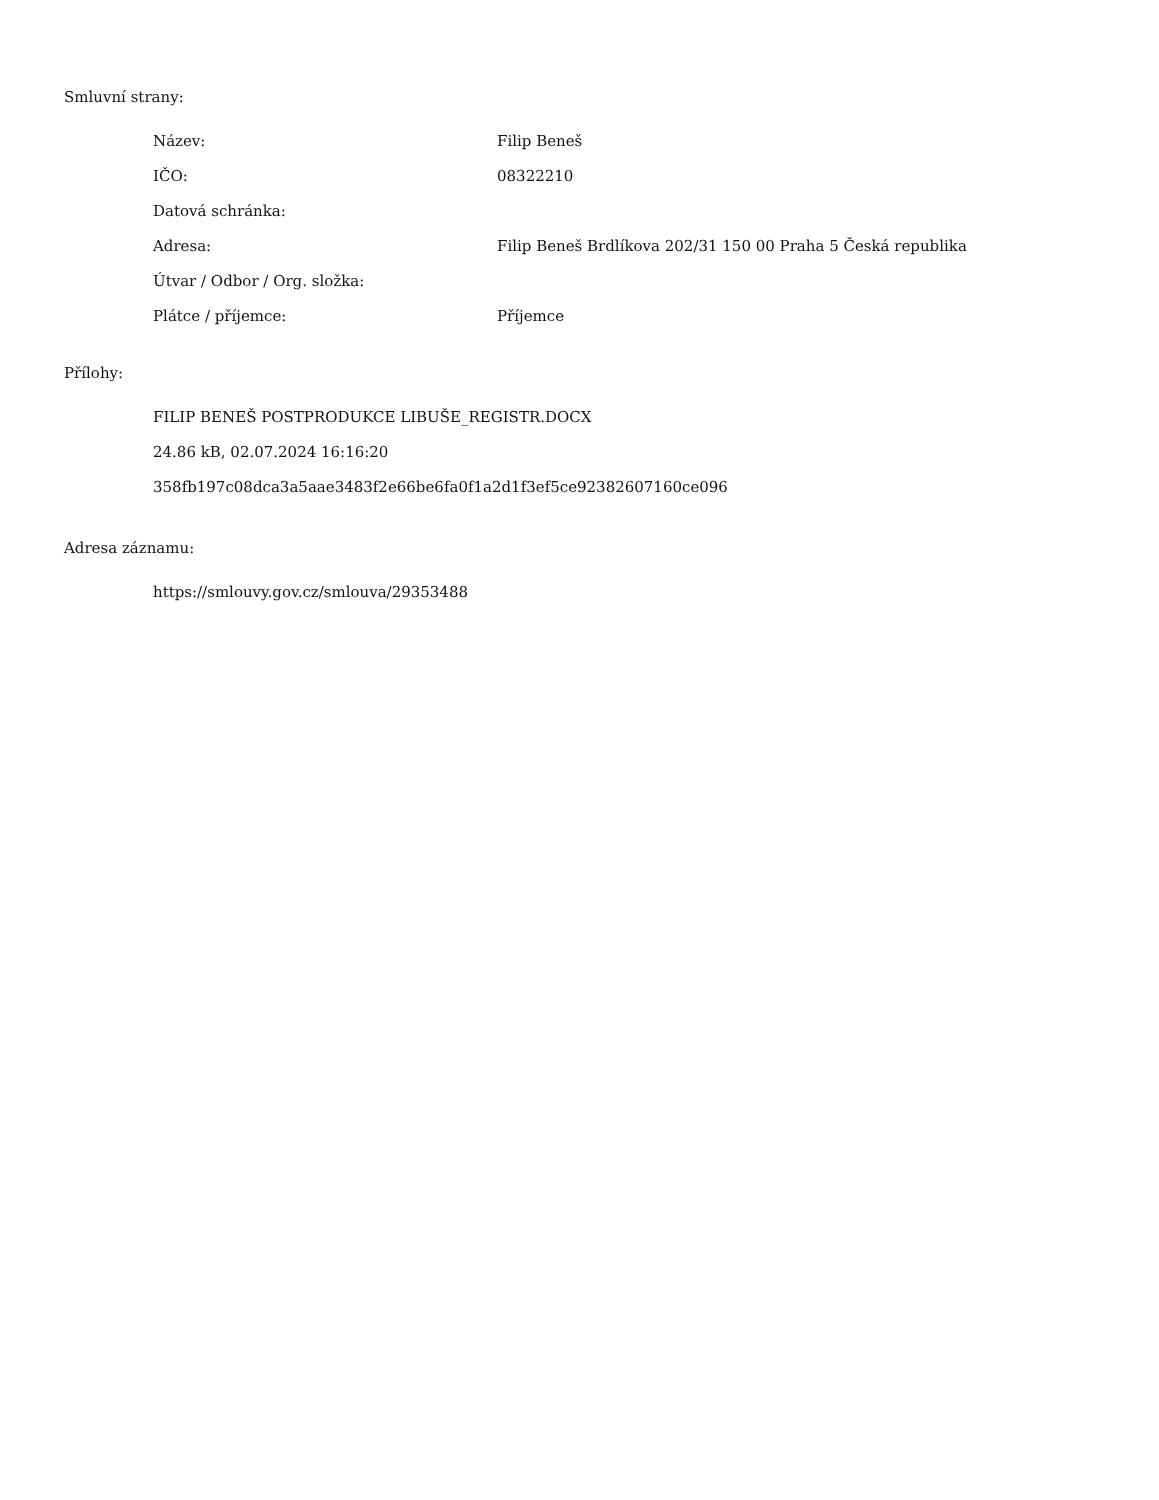Smluvní strany:
| Název: | Filip Beneš |
| IČO: | 08322210 |
| Datová schránka: | |
| Adresa: | Filip Beneš Brdlíkova 202/31 150 00 Praha 5 Česká republika |
| Útvar / Odbor / Org. složka: | |
| Plátce / příjemce: | Příjemce |
Přílohy:
FILIP BENEŠ POSTPRODUKCE LIBUŠE_REGISTR.DOCX
24.86 kB, 02.07.2024 16:16:20
358fb197c08dca3a5aae3483f2e66be6fa0f1a2d1f3ef5ce92382607160ce096
Adresa záznamu:
https://smlouvy.gov.cz/smlouva/29353488